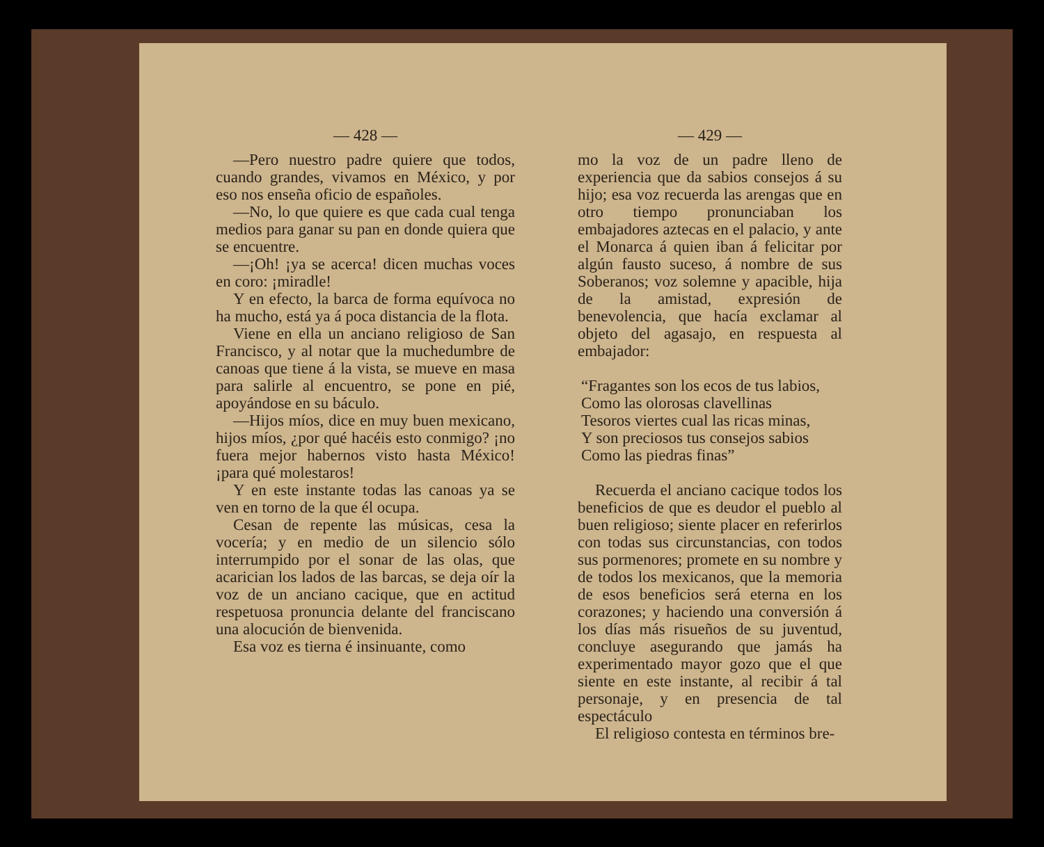— 428 —
—Pero nuestro padre quiere que todos, cuando grandes, vivamos en México, y por eso nos enseña oficio de españoles.
—No, lo que quiere es que cada cual tenga medios para ganar su pan en donde quiera que se encuentre.
—¡Oh! ¡ya se acerca! dicen muchas voces en coro: ¡miradle!
Y en efecto, la barca de forma equívoca no ha mucho, está ya á poca distancia de la flota.
Viene en ella un anciano religioso de San Francisco, y al notar que la muchedumbre de canoas que tiene á la vista, se mueve en masa para salirle al encuentro, se pone en pié, apoyándose en su báculo.
—Hijos míos, dice en muy buen mexicano, hijos míos, ¿por qué hacéis esto conmigo? ¡no fuera mejor habernos visto hasta México! ¡para qué molestaros!
Y en este instante todas las canoas ya se ven en torno de la que él ocupa.
Cesan de repente las músicas, cesa la vocería; y en medio de un silencio sólo interrumpido por el sonar de las olas, que acarician los lados de las barcas, se deja oír la voz de un anciano cacique, que en actitud respetuosa pronuncia delante del franciscano una alocución de bienvenida.
Esa voz es tierna é insinuante, como
— 429 —
mo la voz de un padre lleno de experiencia que da sabios consejos á su hijo; esa voz recuerda las arengas que en otro tiempo pronunciaban los embajadores aztecas en el palacio, y ante el Monarca á quien iban á felicitar por algún fausto suceso, á nombre de sus Soberanos; voz solemne y apacible, hija de la amistad, expresión de benevolencia, que hacía exclamar al objeto del agasajo, en respuesta al embajador:
“Fragantes son los ecos de tus labios,
Como las olorosas clavellinas
Tesoros viertes cual las ricas minas,
Y son preciosos tus consejos sabios
Como las piedras finas”
Recuerda el anciano cacique todos los beneficios de que es deudor el pueblo al buen religioso; siente placer en referirlos con todas sus circunstancias, con todos sus pormenores; promete en su nombre y de todos los mexicanos, que la memoria de esos beneficios será eterna en los corazones; y haciendo una conversión á los días más risueños de su juventud, concluye asegurando que jamás ha experimentado mayor gozo que el que siente en este instante, al recibir á tal personaje, y en presencia de tal espectáculo
El religioso contesta en términos bre-